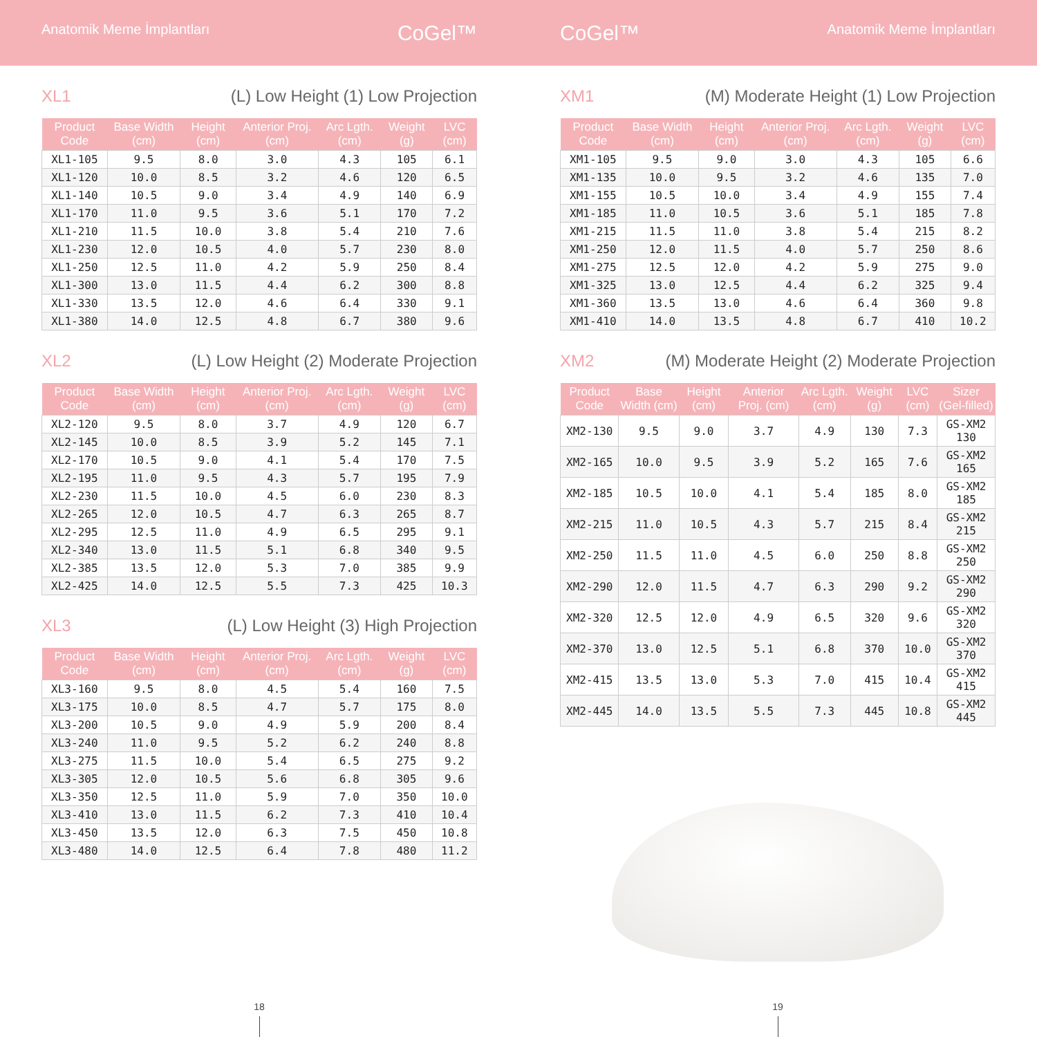Anatomik Meme İmplantları CoGel™
CoGel™ Anatomik Meme İmplantları
XL1 (L) Low Height (1) Low Projection
| Product Code | Base Width (cm) | Height (cm) | Anterior Proj. (cm) | Arc Lgth. (cm) | Weight (g) | LVC (cm) |
| --- | --- | --- | --- | --- | --- | --- |
| XL1-105 | 9.5 | 8.0 | 3.0 | 4.3 | 105 | 6.1 |
| XL1-120 | 10.0 | 8.5 | 3.2 | 4.6 | 120 | 6.5 |
| XL1-140 | 10.5 | 9.0 | 3.4 | 4.9 | 140 | 6.9 |
| XL1-170 | 11.0 | 9.5 | 3.6 | 5.1 | 170 | 7.2 |
| XL1-210 | 11.5 | 10.0 | 3.8 | 5.4 | 210 | 7.6 |
| XL1-230 | 12.0 | 10.5 | 4.0 | 5.7 | 230 | 8.0 |
| XL1-250 | 12.5 | 11.0 | 4.2 | 5.9 | 250 | 8.4 |
| XL1-300 | 13.0 | 11.5 | 4.4 | 6.2 | 300 | 8.8 |
| XL1-330 | 13.5 | 12.0 | 4.6 | 6.4 | 330 | 9.1 |
| XL1-380 | 14.0 | 12.5 | 4.8 | 6.7 | 380 | 9.6 |
XL2 (L) Low Height (2) Moderate Projection
| Product Code | Base Width (cm) | Height (cm) | Anterior Proj. (cm) | Arc Lgth. (cm) | Weight (g) | LVC (cm) |
| --- | --- | --- | --- | --- | --- | --- |
| XL2-120 | 9.5 | 8.0 | 3.7 | 4.9 | 120 | 6.7 |
| XL2-145 | 10.0 | 8.5 | 3.9 | 5.2 | 145 | 7.1 |
| XL2-170 | 10.5 | 9.0 | 4.1 | 5.4 | 170 | 7.5 |
| XL2-195 | 11.0 | 9.5 | 4.3 | 5.7 | 195 | 7.9 |
| XL2-230 | 11.5 | 10.0 | 4.5 | 6.0 | 230 | 8.3 |
| XL2-265 | 12.0 | 10.5 | 4.7 | 6.3 | 265 | 8.7 |
| XL2-295 | 12.5 | 11.0 | 4.9 | 6.5 | 295 | 9.1 |
| XL2-340 | 13.0 | 11.5 | 5.1 | 6.8 | 340 | 9.5 |
| XL2-385 | 13.5 | 12.0 | 5.3 | 7.0 | 385 | 9.9 |
| XL2-425 | 14.0 | 12.5 | 5.5 | 7.3 | 425 | 10.3 |
XL3 (L) Low Height (3) High Projection
| Product Code | Base Width (cm) | Height (cm) | Anterior Proj. (cm) | Arc Lgth. (cm) | Weight (g) | LVC (cm) |
| --- | --- | --- | --- | --- | --- | --- |
| XL3-160 | 9.5 | 8.0 | 4.5 | 5.4 | 160 | 7.5 |
| XL3-175 | 10.0 | 8.5 | 4.7 | 5.7 | 175 | 8.0 |
| XL3-200 | 10.5 | 9.0 | 4.9 | 5.9 | 200 | 8.4 |
| XL3-240 | 11.0 | 9.5 | 5.2 | 6.2 | 240 | 8.8 |
| XL3-275 | 11.5 | 10.0 | 5.4 | 6.5 | 275 | 9.2 |
| XL3-305 | 12.0 | 10.5 | 5.6 | 6.8 | 305 | 9.6 |
| XL3-350 | 12.5 | 11.0 | 5.9 | 7.0 | 350 | 10.0 |
| XL3-410 | 13.0 | 11.5 | 6.2 | 7.3 | 410 | 10.4 |
| XL3-450 | 13.5 | 12.0 | 6.3 | 7.5 | 450 | 10.8 |
| XL3-480 | 14.0 | 12.5 | 6.4 | 7.8 | 480 | 11.2 |
18
XM1 (M) Moderate Height (1) Low Projection
| Product Code | Base Width (cm) | Height (cm) | Anterior Proj. (cm) | Arc Lgth. (cm) | Weight (g) | LVC (cm) |
| --- | --- | --- | --- | --- | --- | --- |
| XM1-105 | 9.5 | 9.0 | 3.0 | 4.3 | 105 | 6.6 |
| XM1-135 | 10.0 | 9.5 | 3.2 | 4.6 | 135 | 7.0 |
| XM1-155 | 10.5 | 10.0 | 3.4 | 4.9 | 155 | 7.4 |
| XM1-185 | 11.0 | 10.5 | 3.6 | 5.1 | 185 | 7.8 |
| XM1-215 | 11.5 | 11.0 | 3.8 | 5.4 | 215 | 8.2 |
| XM1-250 | 12.0 | 11.5 | 4.0 | 5.7 | 250 | 8.6 |
| XM1-275 | 12.5 | 12.0 | 4.2 | 5.9 | 275 | 9.0 |
| XM1-325 | 13.0 | 12.5 | 4.4 | 6.2 | 325 | 9.4 |
| XM1-360 | 13.5 | 13.0 | 4.6 | 6.4 | 360 | 9.8 |
| XM1-410 | 14.0 | 13.5 | 4.8 | 6.7 | 410 | 10.2 |
XM2 (M) Moderate Height (2) Moderate Projection
| Product Code | Base Width (cm) | Height (cm) | Anterior Proj. (cm) | Arc Lgth. (cm) | Weight (g) | LVC (cm) | Sizer (Gel-filled) |
| --- | --- | --- | --- | --- | --- | --- | --- |
| XM2-130 | 9.5 | 9.0 | 3.7 | 4.9 | 130 | 7.3 | GS-XM2 130 |
| XM2-165 | 10.0 | 9.5 | 3.9 | 5.2 | 165 | 7.6 | GS-XM2 165 |
| XM2-185 | 10.5 | 10.0 | 4.1 | 5.4 | 185 | 8.0 | GS-XM2 185 |
| XM2-215 | 11.0 | 10.5 | 4.3 | 5.7 | 215 | 8.4 | GS-XM2 215 |
| XM2-250 | 11.5 | 11.0 | 4.5 | 6.0 | 250 | 8.8 | GS-XM2 250 |
| XM2-290 | 12.0 | 11.5 | 4.7 | 6.3 | 290 | 9.2 | GS-XM2 290 |
| XM2-320 | 12.5 | 12.0 | 4.9 | 6.5 | 320 | 9.6 | GS-XM2 320 |
| XM2-370 | 13.0 | 12.5 | 5.1 | 6.8 | 370 | 10.0 | GS-XM2 370 |
| XM2-415 | 13.5 | 13.0 | 5.3 | 7.0 | 415 | 10.4 | GS-XM2 415 |
| XM2-445 | 14.0 | 13.5 | 5.5 | 7.3 | 445 | 10.8 | GS-XM2 445 |
19